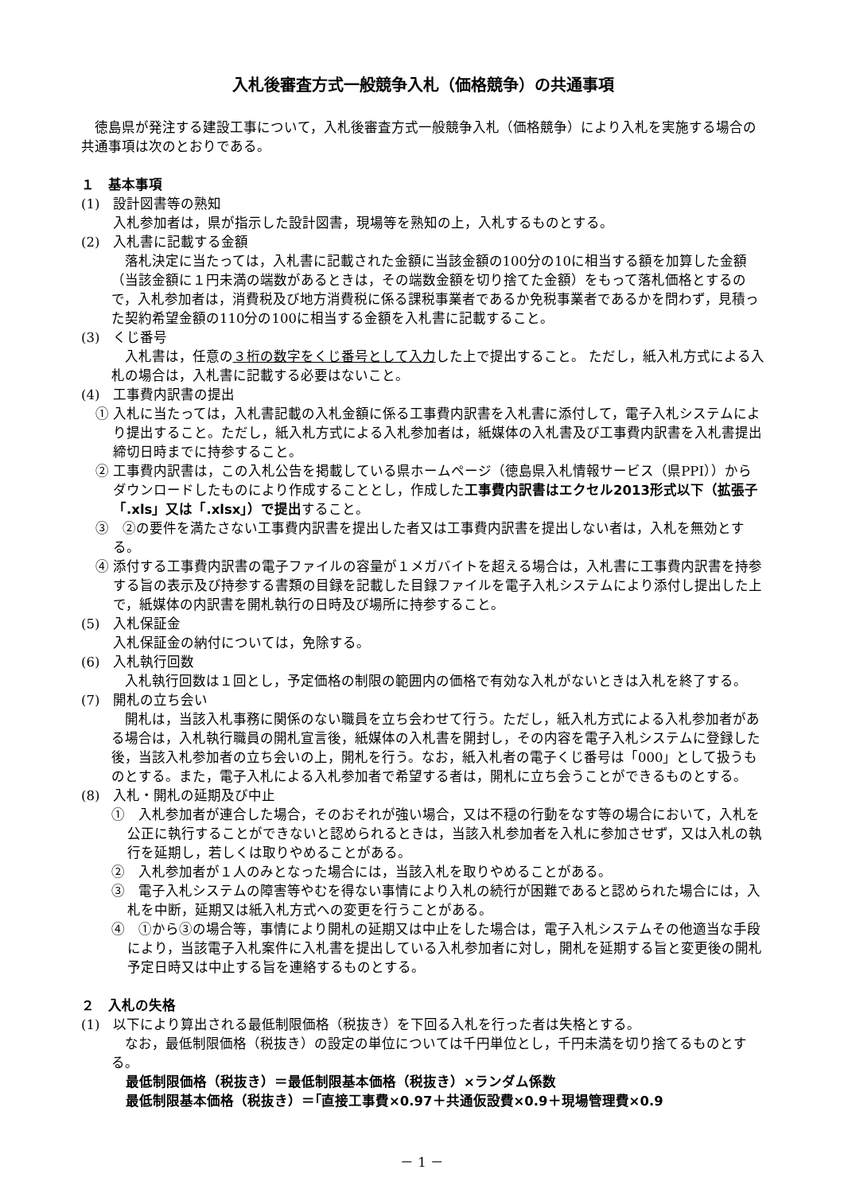入札後審査方式一般競争入札（価格競争）の共通事項
徳島県が発注する建設工事について，入札後審査方式一般競争入札（価格競争）により入札を実施する場合の共通事項は次のとおりである。
１　基本事項
(1)　設計図書等の熟知
入札参加者は，県が指示した設計図書，現場等を熟知の上，入札するものとする。
(2)　入札書に記載する金額
落札決定に当たっては，入札書に記載された金額に当該金額の100分の10に相当する額を加算した金額（当該金額に１円未満の端数があるときは，その端数金額を切り捨てた金額）をもって落札価格とするので，入札参加者は，消費税及び地方消費税に係る課税事業者であるか免税事業者であるかを問わず，見積った契約希望金額の110分の100に相当する金額を入札書に記載すること。
(3)　くじ番号
入札書は，任意の３桁の数字をくじ番号として入力した上で提出すること。 ただし，紙入札方式による入札の場合は，入札書に記載する必要はないこと。
(4)　工事費内訳書の提出
① 入札に当たっては，入札書記載の入札金額に係る工事費内訳書を入札書に添付して，電子入札システムにより提出すること。ただし，紙入札方式による入札参加者は，紙媒体の入札書及び工事費内訳書を入札書提出締切日時までに持参すること。
② 工事費内訳書は，この入札公告を掲載している県ホームページ（徳島県入札情報サービス（県PPI））からダウンロードしたものにより作成することとし，作成した工事費内訳書はエクセル2013形式以下（拡張子「.xls」又は「.xlsx」）で提出すること。
③　②の要件を満たさない工事費内訳書を提出した者又は工事費内訳書を提出しない者は，入札を無効とする。
④ 添付する工事費内訳書の電子ファイルの容量が１メガバイトを超える場合は，入札書に工事費内訳書を持参する旨の表示及び持参する書類の目録を記載した目録ファイルを電子入札システムにより添付し提出した上で，紙媒体の内訳書を開札執行の日時及び場所に持参すること。
(5)　入札保証金
入札保証金の納付については，免除する。
(6)　入札執行回数
入札執行回数は１回とし，予定価格の制限の範囲内の価格で有効な入札がないときは入札を終了する。
(7)　開札の立ち会い
開札は，当該入札事務に関係のない職員を立ち会わせて行う。ただし，紙入札方式による入札参加者がある場合は，入札執行職員の開札宣言後，紙媒体の入札書を開封し，その内容を電子入札システムに登録した後，当該入札参加者の立ち会いの上，開札を行う。なお，紙入札者の電子くじ番号は「000」として扱うものとする。また，電子入札による入札参加者で希望する者は，開札に立ち会うことができるものとする。
(8)　入札・開札の延期及び中止
①　入札参加者が連合した場合，そのおそれが強い場合，又は不穏の行動をなす等の場合において，入札を公正に執行することができないと認められるときは，当該入札参加者を入札に参加させず，又は入札の執行を延期し，若しくは取りやめることがある。
②　入札参加者が１人のみとなった場合には，当該入札を取りやめることがある。
③　電子入札システムの障害等やむを得ない事情により入札の続行が困難であると認められた場合には，入札を中断，延期又は紙入札方式への変更を行うことがある。
④　①から③の場合等，事情により開札の延期又は中止をした場合は，電子入札システムその他適当な手段により，当該電子入札案件に入札書を提出している入札参加者に対し，開札を延期する旨と変更後の開札予定日時又は中止する旨を連絡するものとする。
２　入札の失格
(1)　以下により算出される最低制限価格（税抜き）を下回る入札を行った者は失格とする。
なお，最低制限価格（税抜き）の設定の単位については千円単位とし，千円未満を切り捨てるものとする。
最低制限価格（税抜き）＝最低制限基本価格（税抜き）×ランダム係数
最低制限基本価格（税抜き）＝｢直接工事費×0.97＋共通仮設費×0.9＋現場管理費×0.9
－ 1 －